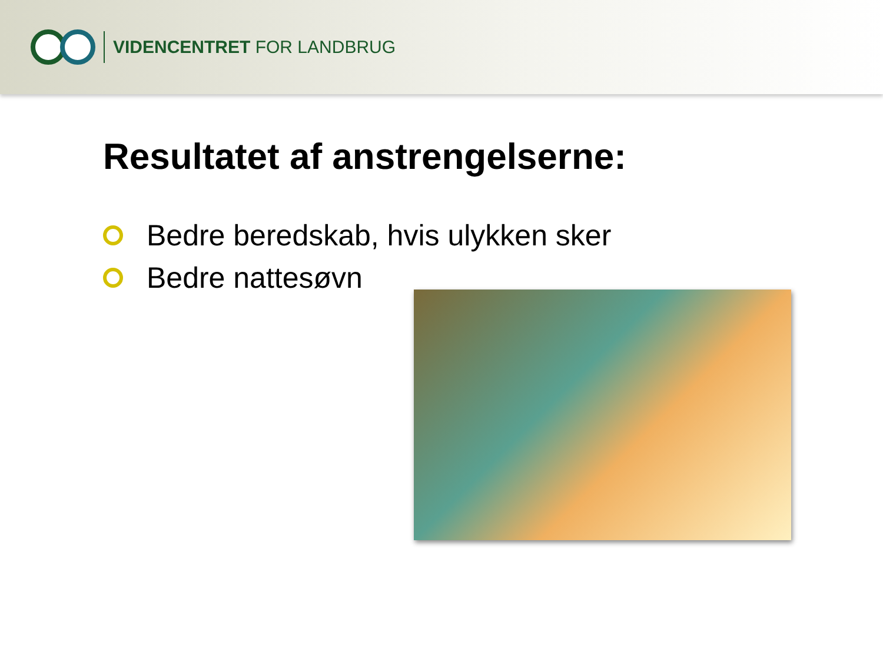VIDENCENTRET FOR LANDBRUG
Resultatet af anstrengelserne:
Bedre beredskab, hvis ulykken sker
Bedre nattesøvn